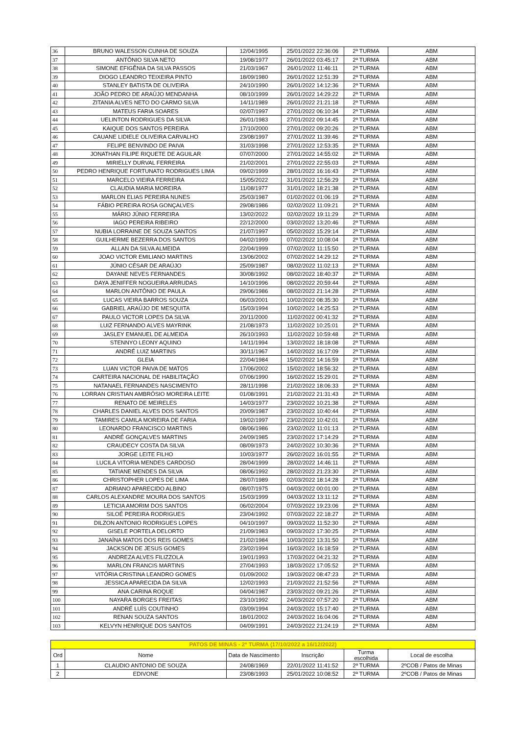| 36 | BRUNO WALESSON CUNHA DE SOUZA | 12/04/1995 | 25/01/2022 22:36:06 | 2ª TURMA | ABM |
| 37 | ANTÔNIO SILVA NETO | 19/08/1977 | 26/01/2022 03:45:17 | 2ª TURMA | ABM |
| 38 | SIMONE EFIGÊNIA DA SILVA PASSOS | 21/03/1967 | 26/01/2022 11:46:11 | 2ª TURMA | ABM |
| 39 | DIOGO LEANDRO TEIXEIRA PINTO | 18/09/1980 | 26/01/2022 12:51:39 | 2ª TURMA | ABM |
| 40 | STANLEY BATISTA DE OLIVEIRA | 24/10/1990 | 26/01/2022 14:12:36 | 2ª TURMA | ABM |
| 41 | JOÃO PEDRO DE ARAÚJO MENDANHA | 08/10/1999 | 26/01/2022 14:29:22 | 2ª TURMA | ABM |
| 42 | ZITANIA ALVES NETO DO CARMO SILVA | 14/11/1989 | 26/01/2022 21:21:18 | 2ª TURMA | ABM |
| 43 | MATEUS FARIA SOARES | 02/07/1997 | 27/01/2022 06:10:34 | 2ª TURMA | ABM |
| 44 | UELINTON RODRIGUES DA SILVA | 26/01/1983 | 27/01/2022 09:14:45 | 2ª TURMA | ABM |
| 45 | KAIQUE DOS SANTOS PEREIRA | 17/10/2000 | 27/01/2022 09:20:26 | 2ª TURMA | ABM |
| 46 | CAUANE LIDIELE OLIVEIRA CARVALHO | 23/08/1997 | 27/01/2022 11:39:46 | 2ª TURMA | ABM |
| 47 | FELIPE BENVINDO DE PAIVA | 31/03/1998 | 27/01/2022 12:53:35 | 2ª TURMA | ABM |
| 48 | JONATHAN FILIPE RIQUETE DE AGUILAR | 07/07/2000 | 27/01/2022 14:55:02 | 2ª TURMA | ABM |
| 49 | MIRIELLY DURVAL FERREIRA | 21/02/2001 | 27/01/2022 22:55:03 | 2ª TURMA | ABM |
| 50 | PEDRO HENRIQUE FORTUNATO RODRIGUES LIMA | 09/02/1999 | 28/01/2022 16:16:43 | 2ª TURMA | ABM |
| 51 | MARCELO VIEIRA FERREIRA | 15/05/2022 | 31/01/2022 12:56:29 | 2ª TURMA | ABM |
| 52 | CLAUDIA MARIA MOREIRA | 11/08/1977 | 31/01/2022 18:21:38 | 2ª TURMA | ABM |
| 53 | MARLON ELIAS PEREIRA NUNES | 25/03/1987 | 01/02/2022 01:06:19 | 2ª TURMA | ABM |
| 54 | FÁBIO PEREIRA ROSA GONÇALVES | 29/08/1986 | 02/02/2022 11:09:21 | 2ª TURMA | ABM |
| 55 | MÁRIO JÚNIO FERREIRA | 13/02/2022 | 02/02/2022 19:11:29 | 2ª TURMA | ABM |
| 56 | IAGO PEREIRA RIBEIRO | 22/12/2000 | 03/02/2022 13:20:46 | 2ª TURMA | ABM |
| 57 | NUBIA LORRAINE DE SOUZA SANTOS | 21/07/1997 | 05/02/2022 15:29:14 | 2ª TURMA | ABM |
| 58 | GUILHERME BEZERRA DOS SANTOS | 04/02/1999 | 07/02/2022 10:08:04 | 2ª TURMA | ABM |
| 59 | ALLAN DA SILVA ALMEIDA | 22/04/1999 | 07/02/2022 11:15:50 | 2ª TURMA | ABM |
| 60 | JOAO VICTOR EMILIANO MARTINS | 13/06/2002 | 07/02/2022 14:29:12 | 2ª TURMA | ABM |
| 61 | JÚNIO CÉSAR DE ARAÚJO | 25/09/1987 | 08/02/2022 11:02:13 | 2ª TURMA | ABM |
| 62 | DAYANE NEVES FERNANDES | 30/08/1992 | 08/02/2022 18:40:37 | 2ª TURMA | ABM |
| 63 | DAYA JENIFFER NOGUEIRA ARRUDAS | 14/10/1996 | 08/02/2022 20:59:44 | 2ª TURMA | ABM |
| 64 | MARLON ANTÔNIO DE PAULA | 29/06/1986 | 08/02/2022 21:14:28 | 2ª TURMA | ABM |
| 65 | LUCAS VIEIRA BARROS SOUZA | 06/03/2001 | 10/02/2022 08:35:30 | 2ª TURMA | ABM |
| 66 | GABRIEL ARAÚJO DE MESQUITA | 15/03/1994 | 10/02/2022 14:25:53 | 2ª TURMA | ABM |
| 67 | PAULO VICTOR LOPES DA SILVA | 20/11/2000 | 11/02/2022 00:41:32 | 2ª TURMA | ABM |
| 68 | LUIZ FERNANDO ALVES MAYRINK | 21/08/1973 | 11/02/2022 10:25:01 | 2ª TURMA | ABM |
| 69 | JASLEY EMANUEL DE ALMEIDA | 26/10/1993 | 11/02/2022 10:59:48 | 2ª TURMA | ABM |
| 70 | STENNYO LEONY AQUINO | 14/11/1994 | 13/02/2022 18:18:08 | 2ª TURMA | ABM |
| 71 | ANDRÉ LUIZ MARTINS | 30/11/1967 | 14/02/2022 16:17:09 | 2ª TURMA | ABM |
| 72 | GLEIA | 22/04/1984 | 15/02/2022 14:16:59 | 2ª TURMA | ABM |
| 73 | LUAN VICTOR PAIVA DE MATOS | 17/06/2002 | 15/02/2022 18:56:32 | 2ª TURMA | ABM |
| 74 | CARTEIRA NACIONAL DE HABILITAÇÃO | 07/06/1990 | 16/02/2022 15:29:01 | 2ª TURMA | ABM |
| 75 | NATANAEL FERNANDES NASCIMENTO | 28/11/1998 | 21/02/2022 18:06:33 | 2ª TURMA | ABM |
| 76 | LORRAN CRISTIAN AMBRÓSIO MOREIRA LEITE | 01/08/1991 | 21/02/2022 21:31:43 | 2ª TURMA | ABM |
| 77 | RENATO DE MEIRELES | 14/03/1977 | 23/02/2022 10:21:38 | 2ª TURMA | ABM |
| 78 | CHARLES DANIEL ALVES DOS SANTOS | 20/09/1987 | 23/02/2022 10:40:44 | 2ª TURMA | ABM |
| 79 | TAMIRES CAMILA MOREIRA DE FARIA | 19/02/1997 | 23/02/2022 10:42:01 | 2ª TURMA | ABM |
| 80 | LEONARDO FRANCISCO MARTINS | 08/06/1986 | 23/02/2022 11:01:13 | 2ª TURMA | ABM |
| 81 | ANDRÉ GONÇALVES MARTINS | 24/09/1985 | 23/02/2022 17:14:29 | 2ª TURMA | ABM |
| 82 | CRAUDECY COSTA DA SILVA | 08/09/1973 | 24/02/2022 10:30:36 | 2ª TURMA | ABM |
| 83 | JORGE LEITE FILHO | 10/03/1977 | 26/02/2022 16:01:55 | 2ª TURMA | ABM |
| 84 | LUCILA VITORIA MENDES CARDOSO | 28/04/1999 | 28/02/2022 14:46:11 | 2ª TURMA | ABM |
| 85 | TATIANE MENDES DA SILVA | 08/06/1992 | 28/02/2022 21:23:30 | 2ª TURMA | ABM |
| 86 | CHRISTOPHER LOPES DE LIMA | 28/07/1989 | 02/03/2022 18:14:28 | 2ª TURMA | ABM |
| 87 | ADRIANO APARECIDO ALBINO | 08/07/1975 | 04/03/2022 00:01:00 | 2ª TURMA | ABM |
| 88 | CARLOS ALEXANDRE MOURA DOS SANTOS | 15/03/1999 | 04/03/2022 13:11:12 | 2ª TURMA | ABM |
| 89 | LETICIA AMORIM DOS SANTOS | 06/02/2004 | 07/03/2022 19:23:06 | 2ª TURMA | ABM |
| 90 | SILOÉ PEREIRA RODRIGUES | 23/04/1992 | 07/03/2022 22:18:27 | 2ª TURMA | ABM |
| 91 | DILZON ANTONIO RODRIGUES LOPES | 04/10/1997 | 09/03/2022 11:52:30 | 2ª TURMA | ABM |
| 92 | GISELE PORTELA DELORTO | 21/09/1983 | 09/03/2022 17:30:25 | 2ª TURMA | ABM |
| 93 | JANAÍNA MATOS DOS REIS GOMES | 21/02/1984 | 10/03/2022 13:31:50 | 2ª TURMA | ABM |
| 94 | JACKSON DE JESUS GOMES | 23/02/1994 | 16/03/2022 16:18:59 | 2ª TURMA | ABM |
| 95 | ANDREZA ALVES FILIZZOLA | 19/01/1993 | 17/03/2022 04:21:32 | 2ª TURMA | ABM |
| 96 | MARLON FRANCIS MARTINS | 27/04/1993 | 18/03/2022 17:05:52 | 2ª TURMA | ABM |
| 97 | VITÓRIA CRISTINA LEANDRO GOMES | 01/09/2002 | 19/03/2022 08:47:23 | 2ª TURMA | ABM |
| 98 | JESSICA APARECIDA DA SILVA | 12/02/1993 | 21/03/2022 21:52:56 | 2ª TURMA | ABM |
| 99 | ANA CARINA ROQUE | 04/04/1987 | 23/03/2022 09:21:26 | 2ª TURMA | ABM |
| 100 | NAYARA BORGES FREITAS | 23/10/1992 | 24/03/2022 07:57:20 | 2ª TURMA | ABM |
| 101 | ANDRÉ LUÍS COUTINHO | 03/09/1994 | 24/03/2022 15:17:40 | 2ª TURMA | ABM |
| 102 | RENAN SOUZA SANTOS | 18/01/2002 | 24/03/2022 16:04:06 | 2ª TURMA | ABM |
| 103 | KELVYN HENRIQUE DOS SANTOS | 04/09/1991 | 24/03/2022 21:24:19 | 2ª TURMA | ABM |
| PATOS DE MINAS - 2ª TURMA (17/10/2022 a 16/12/2022) | | | | | |
| Ord | Nome | Data de Nascimento | Inscrição | Turma escolhida | Local de escolha |
| 1 | CLAUDIO ANTONIO DE SOUZA | 24/08/1969 | 22/01/2022 11:41:52 | 2ª TURMA | 2ºCOB / Patos de Minas |
| 2 | EDIVONE | 23/08/1993 | 25/01/2022 10:08:52 | 2ª TURMA | 2ºCOB / Patos de Minas |